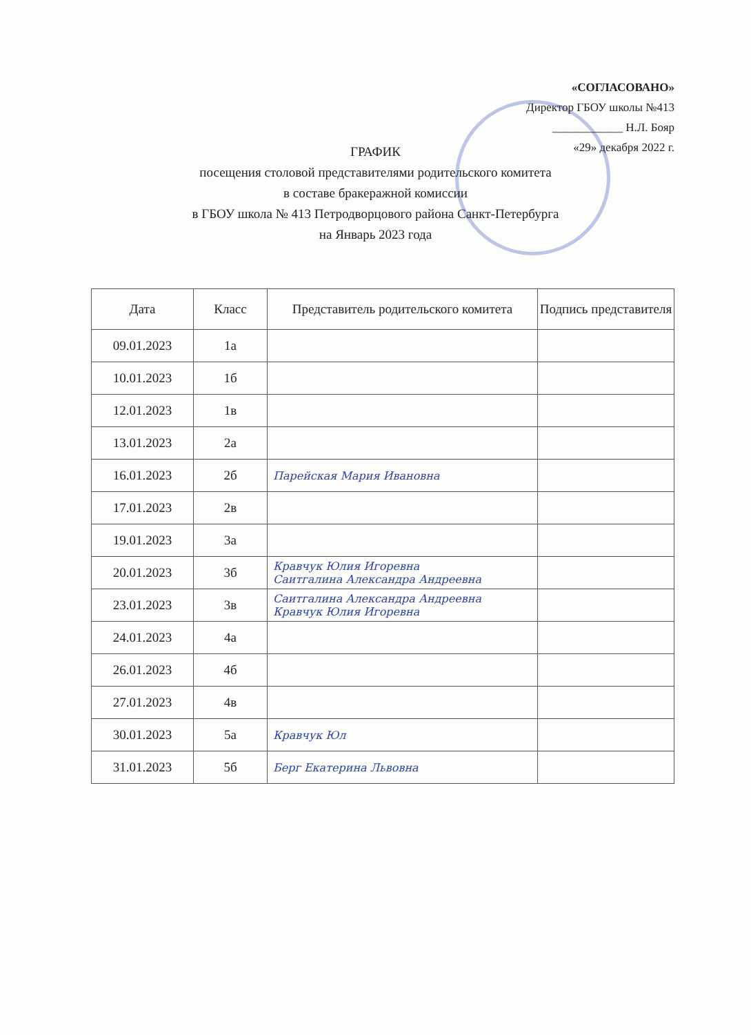«СОГЛАСОВАНО»
Директор ГБОУ школы №413
____________ Н.Л. Бояр
«29» декабря 2022 г.
ГРАФИК
посещения столовой представителями родительского комитета
в составе бракеражной комиссии
в ГБОУ школа № 413 Петродворцового района Санкт-Петербурга
на Январь 2023 года
| Дата | Класс | Представитель родительского комитета | Подпись представителя |
| --- | --- | --- | --- |
| 09.01.2023 | 1а | | |
| 10.01.2023 | 1б | | |
| 12.01.2023 | 1в | | |
| 13.01.2023 | 2а | | |
| 16.01.2023 | 2б | Парейская Мария Ивановна | |
| 17.01.2023 | 2в | | |
| 19.01.2023 | 3а | | |
| 20.01.2023 | 3б | Кравчук Юлия Игоревна Саитгалина Александра Андреевна | |
| 23.01.2023 | 3в | Саитгалина Александра Андреевна Кравчук Юлия Игоревна | |
| 24.01.2023 | 4а | | |
| 26.01.2023 | 4б | | |
| 27.01.2023 | 4в | | |
| 30.01.2023 | 5а | Кравчук Юл | |
| 31.01.2023 | 5б | Берг Екатерина Львовна | |